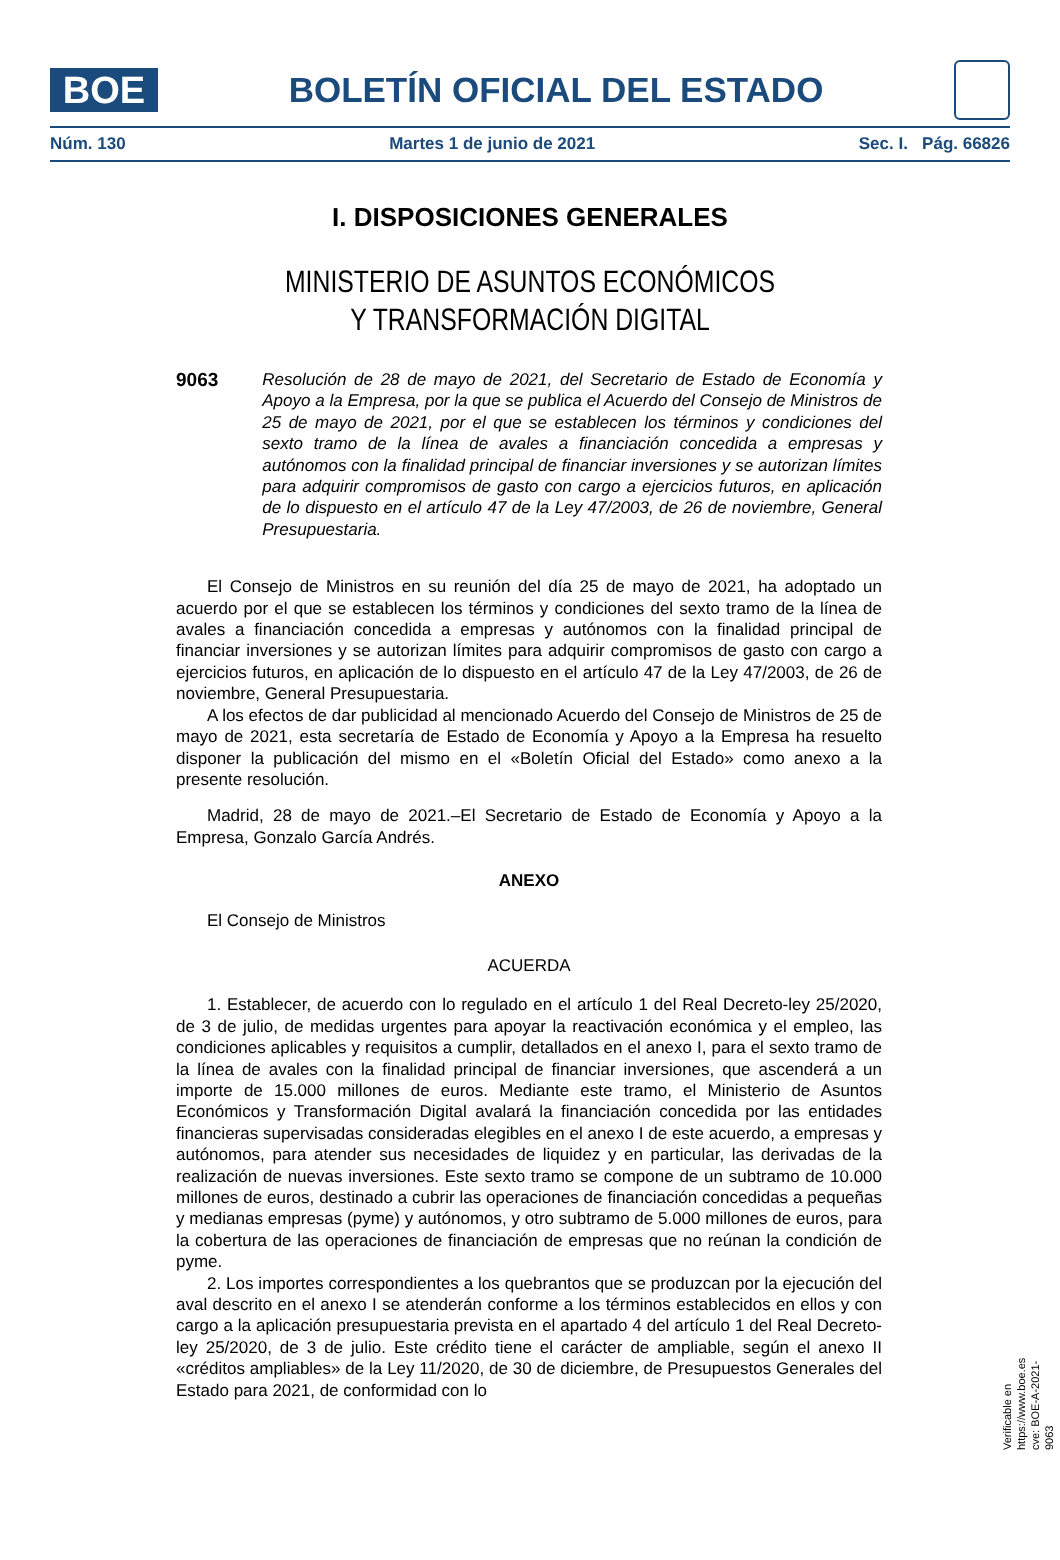BOE
BOLETÍN OFICIAL DEL ESTADO
Núm. 130 Martes 1 de junio de 2021 Sec. I. Pág. 66826
I. DISPOSICIONES GENERALES
MINISTERIO DE ASUNTOS ECONÓMICOS
Y TRANSFORMACIÓN DIGITAL
9063 Resolución de 28 de mayo de 2021, del Secretario de Estado de Economía y Apoyo a la Empresa, por la que se publica el Acuerdo del Consejo de Ministros de 25 de mayo de 2021, por el que se establecen los términos y condiciones del sexto tramo de la línea de avales a financiación concedida a empresas y autónomos con la finalidad principal de financiar inversiones y se autorizan límites para adquirir compromisos de gasto con cargo a ejercicios futuros, en aplicación de lo dispuesto en el artículo 47 de la Ley 47/2003, de 26 de noviembre, General Presupuestaria.
El Consejo de Ministros en su reunión del día 25 de mayo de 2021, ha adoptado un acuerdo por el que se establecen los términos y condiciones del sexto tramo de la línea de avales a financiación concedida a empresas y autónomos con la finalidad principal de financiar inversiones y se autorizan límites para adquirir compromisos de gasto con cargo a ejercicios futuros, en aplicación de lo dispuesto en el artículo 47 de la Ley 47/2003, de 26 de noviembre, General Presupuestaria.
A los efectos de dar publicidad al mencionado Acuerdo del Consejo de Ministros de 25 de mayo de 2021, esta secretaría de Estado de Economía y Apoyo a la Empresa ha resuelto disponer la publicación del mismo en el «Boletín Oficial del Estado» como anexo a la presente resolución.
Madrid, 28 de mayo de 2021.–El Secretario de Estado de Economía y Apoyo a la Empresa, Gonzalo García Andrés.
ANEXO
El Consejo de Ministros
ACUERDA
1. Establecer, de acuerdo con lo regulado en el artículo 1 del Real Decreto-ley 25/2020, de 3 de julio, de medidas urgentes para apoyar la reactivación económica y el empleo, las condiciones aplicables y requisitos a cumplir, detallados en el anexo I, para el sexto tramo de la línea de avales con la finalidad principal de financiar inversiones, que ascenderá a un importe de 15.000 millones de euros. Mediante este tramo, el Ministerio de Asuntos Económicos y Transformación Digital avalará la financiación concedida por las entidades financieras supervisadas consideradas elegibles en el anexo I de este acuerdo, a empresas y autónomos, para atender sus necesidades de liquidez y en particular, las derivadas de la realización de nuevas inversiones. Este sexto tramo se compone de un subtramo de 10.000 millones de euros, destinado a cubrir las operaciones de financiación concedidas a pequeñas y medianas empresas (pyme) y autónomos, y otro subtramo de 5.000 millones de euros, para la cobertura de las operaciones de financiación de empresas que no reúnan la condición de pyme.
2. Los importes correspondientes a los quebrantos que se produzcan por la ejecución del aval descrito en el anexo I se atenderán conforme a los términos establecidos en ellos y con cargo a la aplicación presupuestaria prevista en el apartado 4 del artículo 1 del Real Decreto-ley 25/2020, de 3 de julio. Este crédito tiene el carácter de ampliable, según el anexo II «créditos ampliables» de la Ley 11/2020, de 30 de diciembre, de Presupuestos Generales del Estado para 2021, de conformidad con lo
Verificable en https://www.boe.es
cve: BOE-A-2021-9063